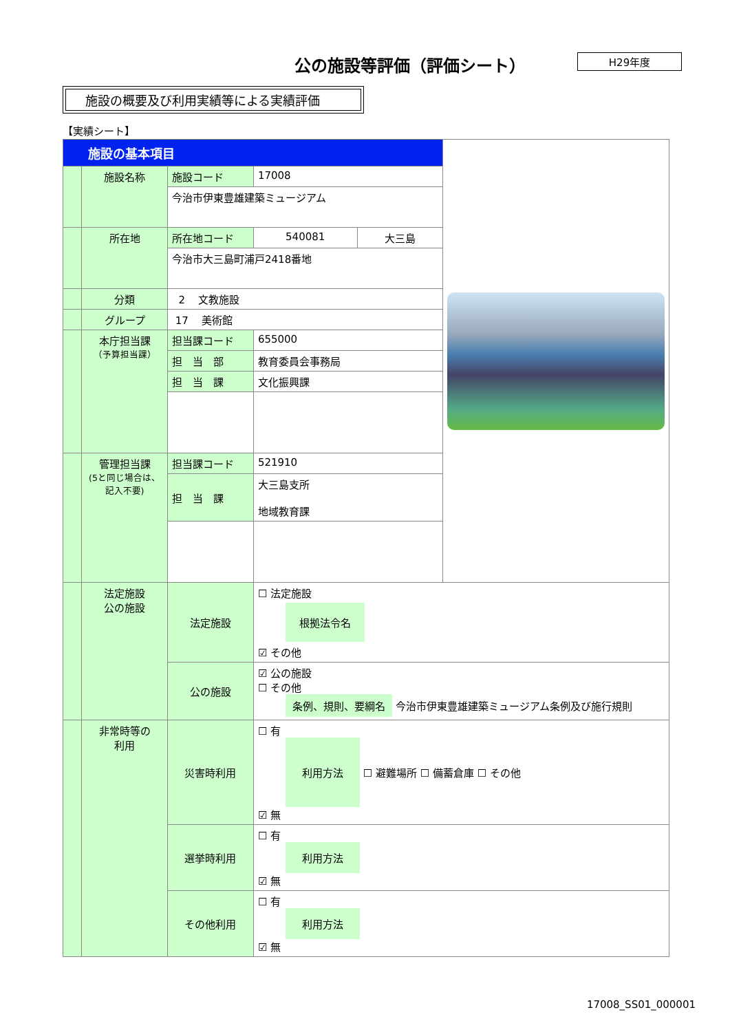公の施設等評価（評価シート）
H29年度
施設の概要及び利用実績等による実績評価
【実績シート】
| 施設の基本項目 | | | | | |
| | 施設名称 | 施設コード | 17008 | | |
| | | 今治市伊東豊雄建築ミュージアム | | | |
| | 所在地 | 所在地コード | 540081 | 大三島 | |
| | | 今治市大三島町浦戸2418番地 | | | |
| | 分類 | 2 文教施設 | | | |
| | グループ | 17 美術館 | | | |
| | 本庁担当課 （予算担当課） | 担当課コード | 655000 | | |
| | | 担 当 部 | 教育委員会事務局 | | |
| | | 担 当 課 | 文化振興課 | | |
| | 管理担当課 (5と同じ場合は、記入不要) | 担当課コード | 521910 | | |
| | | 担 当 課 | 大三島支所 地域教育課 | | |
| | 法定施設 公の施設 | 法定施設 | ☐ 法定施設 根拠法令名 ☑ その他 | | |
| | | 公の施設 | ☑ 公の施設 ☐ その他 条例、規則、要綱名 今治市伊東豊雄建築ミュージアム条例及び施行規則 | | |
| | 非常時等の 利用 | 災害時利用 | ☐ 有 利用方法 ☐ 避難場所 ☐ 備蓄倉庫 ☐ その他 ☑ 無 | | |
| | | 選挙時利用 | ☐ 有 利用方法 ☑ 無 | | |
| | | その他利用 | ☐ 有 利用方法 ☑ 無 | | |
17008_SS01_000001